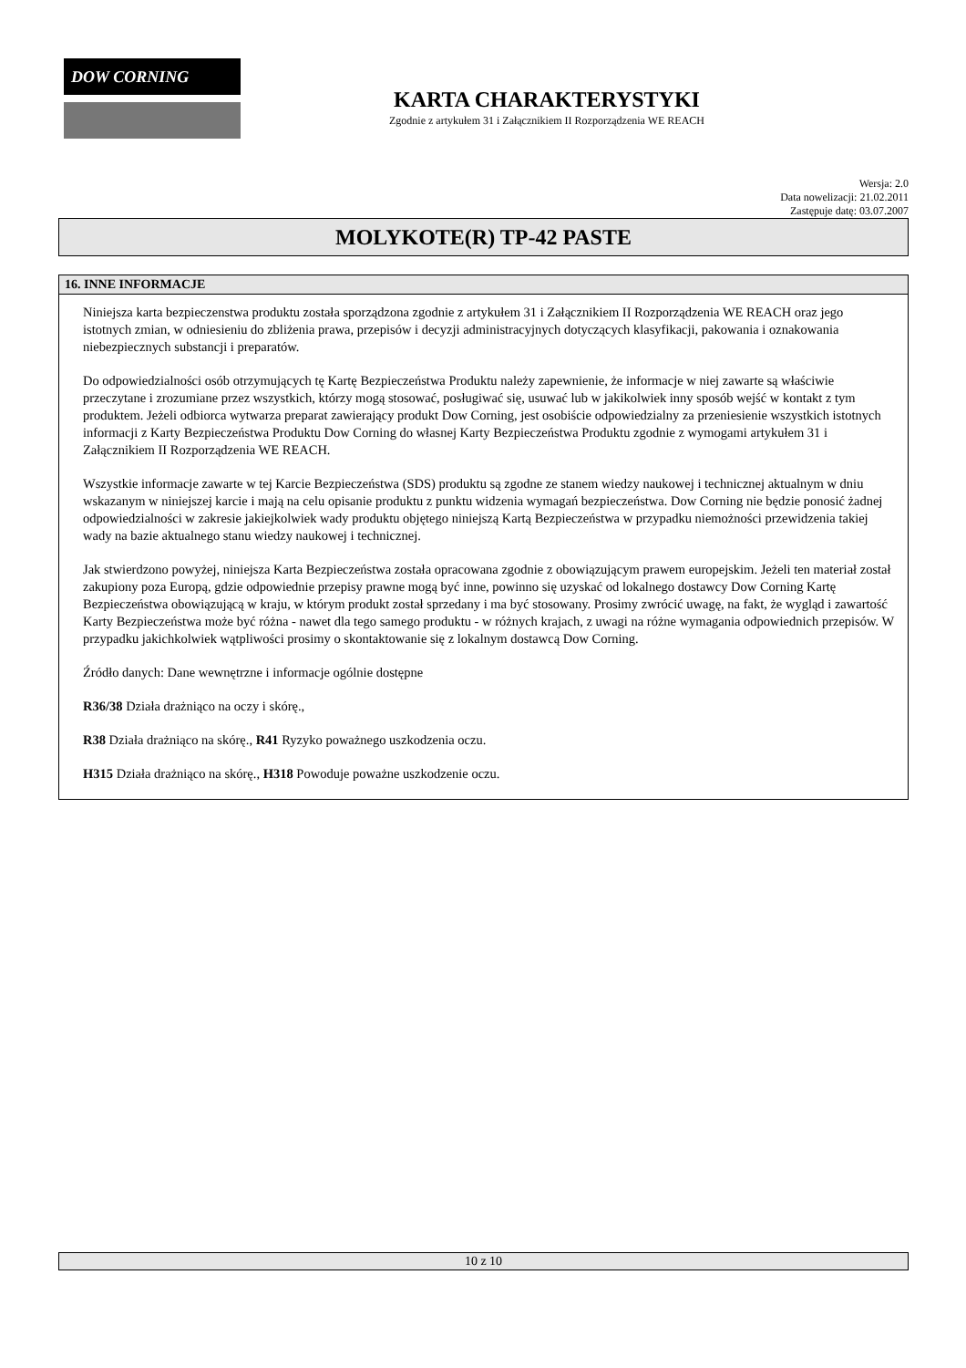DOW CORNING
KARTA CHARAKTERYSTYKI
Zgodnie z artykułem 31 i Załącznikiem II Rozporządzenia WE REACH
Wersja: 2.0
Data nowelizacji: 21.02.2011
Zastępuje datę: 03.07.2007
MOLYKOTE(R) TP-42 PASTE
16. INNE INFORMACJE
Niniejsza karta bezpieczenstwa produktu została sporządzona zgodnie z artykułem 31 i Załącznikiem II Rozporządzenia WE REACH oraz jego istotnych zmian, w odniesieniu do zbliżenia prawa, przepisów i decyzji administracyjnych dotyczących klasyfikacji, pakowania i oznakowania niebezpiecznych substancji i preparatów.
Do odpowiedzialności osób otrzymujących tę Kartę Bezpieczeństwa Produktu należy zapewnienie, że informacje w niej zawarte są właściwie przeczytane i zrozumiane przez wszystkich, którzy mogą stosować, posługiwać się, usuwać lub w jakikolwiek inny sposób wejść w kontakt z tym produktem. Jeżeli odbiorca wytwarza preparat zawierający produkt Dow Corning, jest osobiście odpowiedzialny za przeniesienie wszystkich istotnych informacji z Karty Bezpieczeństwa Produktu Dow Corning do własnej Karty Bezpieczeństwa Produktu zgodnie z wymogami artykułem 31 i Załącznikiem II Rozporządzenia WE REACH.
Wszystkie informacje zawarte w tej Karcie Bezpieczeństwa (SDS) produktu są zgodne ze stanem wiedzy naukowej i technicznej aktualnym w dniu wskazanym w niniejszej karcie i mają na celu opisanie produktu z punktu widzenia wymagań bezpieczeństwa. Dow Corning nie będzie ponosić żadnej odpowiedzialności w zakresie jakiejkolwiek wady produktu objętego niniejszą Kartą Bezpieczeństwa w przypadku niemożności przewidzenia takiej wady na bazie aktualnego stanu wiedzy naukowej i technicznej.
Jak stwierdzono powyżej, niniejsza Karta Bezpieczeństwa została opracowana zgodnie z obowiązującym prawem europejskim. Jeżeli ten materiał został zakupiony poza Europą, gdzie odpowiednie przepisy prawne mogą być inne, powinno się uzyskać od lokalnego dostawcy Dow Corning Kartę Bezpieczeństwa obowiązującą w kraju, w którym produkt został sprzedany i ma być stosowany. Prosimy zwrócić uwagę, na fakt, że wygląd i zawartość Karty Bezpieczeństwa może być różna - nawet dla tego samego produktu - w różnych krajach, z uwagi na różne wymagania odpowiednich przepisów. W przypadku jakichkolwiek wątpliwości prosimy o skontaktowanie się z lokalnym dostawcą Dow Corning.
Źródło danych: Dane wewnętrzne i informacje ogólnie dostępne
R36/38 Działa drażniąco na oczy i skórę.,
R38 Działa drażniąco na skórę., R41 Ryzyko poważnego uszkodzenia oczu.
H315 Działa drażniąco na skórę., H318 Powoduje poważne uszkodzenie oczu.
10 z 10